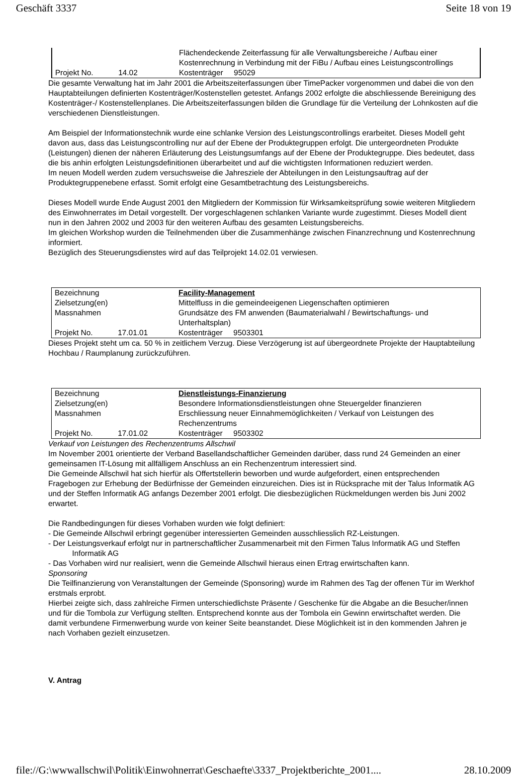Geschäft 3337 Seite 18 von 19
| | | Flächendeckende Zeiterfassung für alle Verwaltungsbereiche / Aufbau einer Kostenrechnung in Verbindung mit der FiBu / Aufbau eines Leistungscontrollings |
| Projekt No. | 14.02 | Kostenträger 95029 |
Die gesamte Verwaltung hat im Jahr 2001 die Arbeitszeiterfassungen über TimePacker vorgenommen und dabei die von den Hauptabteilungen definierten Kostenträger/Kostenstellen getestet. Anfangs 2002 erfolgte die abschliessende Bereinigung des Kostenträger-/ Kostenstellenplanes. Die Arbeitszeiterfassungen bilden die Grundlage für die Verteilung der Lohnkosten auf die verschiedenen Dienstleistungen.
Am Beispiel der Informationstechnik wurde eine schlanke Version des Leistungscontrollings erarbeitet. Dieses Modell geht davon aus, dass das Leistungscontrolling nur auf der Ebene der Produktegruppen erfolgt. Die untergeordneten Produkte (Leistungen) dienen der näheren Erläuterung des Leistungsumfangs auf der Ebene der Produktegruppe. Dies bedeutet, dass die bis anhin erfolgten Leistungsdefinitionen überarbeitet und auf die wichtigsten Informationen reduziert werden.
Im neuen Modell werden zudem versuchsweise die Jahresziele der Abteilungen in den Leistungsauftrag auf der Produktegruppenebene erfasst. Somit erfolgt eine Gesamtbetrachtung des Leistungsbereichs.
Dieses Modell wurde Ende August 2001 den Mitgliedern der Kommission für Wirksamkeitsprüfung sowie weiteren Mitgliedern des Einwohnerrates im Detail vorgestellt. Der vorgeschlagenen schlanken Variante wurde zugestimmt. Dieses Modell dient nun in den Jahren 2002 und 2003 für den weiteren Aufbau des gesamten Leistungsbereichs.
Im gleichen Workshop wurden die Teilnehmenden über die Zusammenhänge zwischen Finanzrechnung und Kostenrechnung informiert.
Bezüglich des Steuerungsdienstes wird auf das Teilprojekt 14.02.01 verwiesen.
| Bezeichnung | | Facility-Management |
| Zielsetzung(en) | | Mittelfluss in die gemeindeeigenen Liegenschaften optimieren |
| Massnahmen | | Grundsätze des FM anwenden (Baumaterialwahl / Bewirtschaftungs- und Unterhaltsplan) |
| Projekt No. | 17.01.01 | Kostenträger 9503301 |
Dieses Projekt steht um ca. 50 % in zeitlichem Verzug. Diese Verzögerung ist auf übergeordnete Projekte der Hauptabteilung Hochbau / Raumplanung zurückzuführen.
| Bezeichnung | | Dienstleistungs-Finanzierung |
| Zielsetzung(en) | | Besondere Informationsdienstleistungen ohne Steuergelder finanzieren |
| Massnahmen | | Erschliessung neuer Einnahmemöglichkeiten / Verkauf von Leistungen des Rechenzentrums |
| Projekt No. | 17.01.02 | Kostenträger 9503302 |
Verkauf von Leistungen des Rechenzentrums Allschwil
Im November 2001 orientierte der Verband Basellandschaftlicher Gemeinden darüber, dass rund 24 Gemeinden an einer gemeinsamen IT-Lösung mit allfälligem Anschluss an ein Rechenzentrum interessiert sind.
Die Gemeinde Allschwil hat sich hierfür als Offertstellerin beworben und wurde aufgefordert, einen entsprechenden Fragebogen zur Erhebung der Bedürfnisse der Gemeinden einzureichen. Dies ist in Rücksprache mit der Talus Informatik AG und der Steffen Informatik AG anfangs Dezember 2001 erfolgt. Die diesbezüglichen Rückmeldungen werden bis Juni 2002 erwartet.
Die Randbedingungen für dieses Vorhaben wurden wie folgt definiert:
- Die Gemeinde Allschwil erbringt gegenüber interessierten Gemeinden ausschliesslich RZ-Leistungen.
- Der Leistungsverkauf erfolgt nur in partnerschaftlicher Zusammenarbeit mit den Firmen Talus Informatik AG und Steffen Informatik AG
- Das Vorhaben wird nur realisiert, wenn die Gemeinde Allschwil hieraus einen Ertrag erwirtschaften kann.
Sponsoring
Die Teilfinanzierung von Veranstaltungen der Gemeinde (Sponsoring) wurde im Rahmen des Tag der offenen Tür im Werkhof erstmals erprobt.
Hierbei zeigte sich, dass zahlreiche Firmen unterschiedlichste Präsente / Geschenke für die Abgabe an die Besucher/innen und für die Tombola zur Verfügung stellten. Entsprechend konnte aus der Tombola ein Gewinn erwirtschaftet werden. Die damit verbundene Firmenwerbung wurde von keiner Seite beanstandet. Diese Möglichkeit ist in den kommenden Jahren je nach Vorhaben gezielt einzusetzen.
V. Antrag
file://G:\wwwallschwil\Politik\Einwohnerrat\Geschaefte\3337_Projektberichte_2001.... 28.10.2009